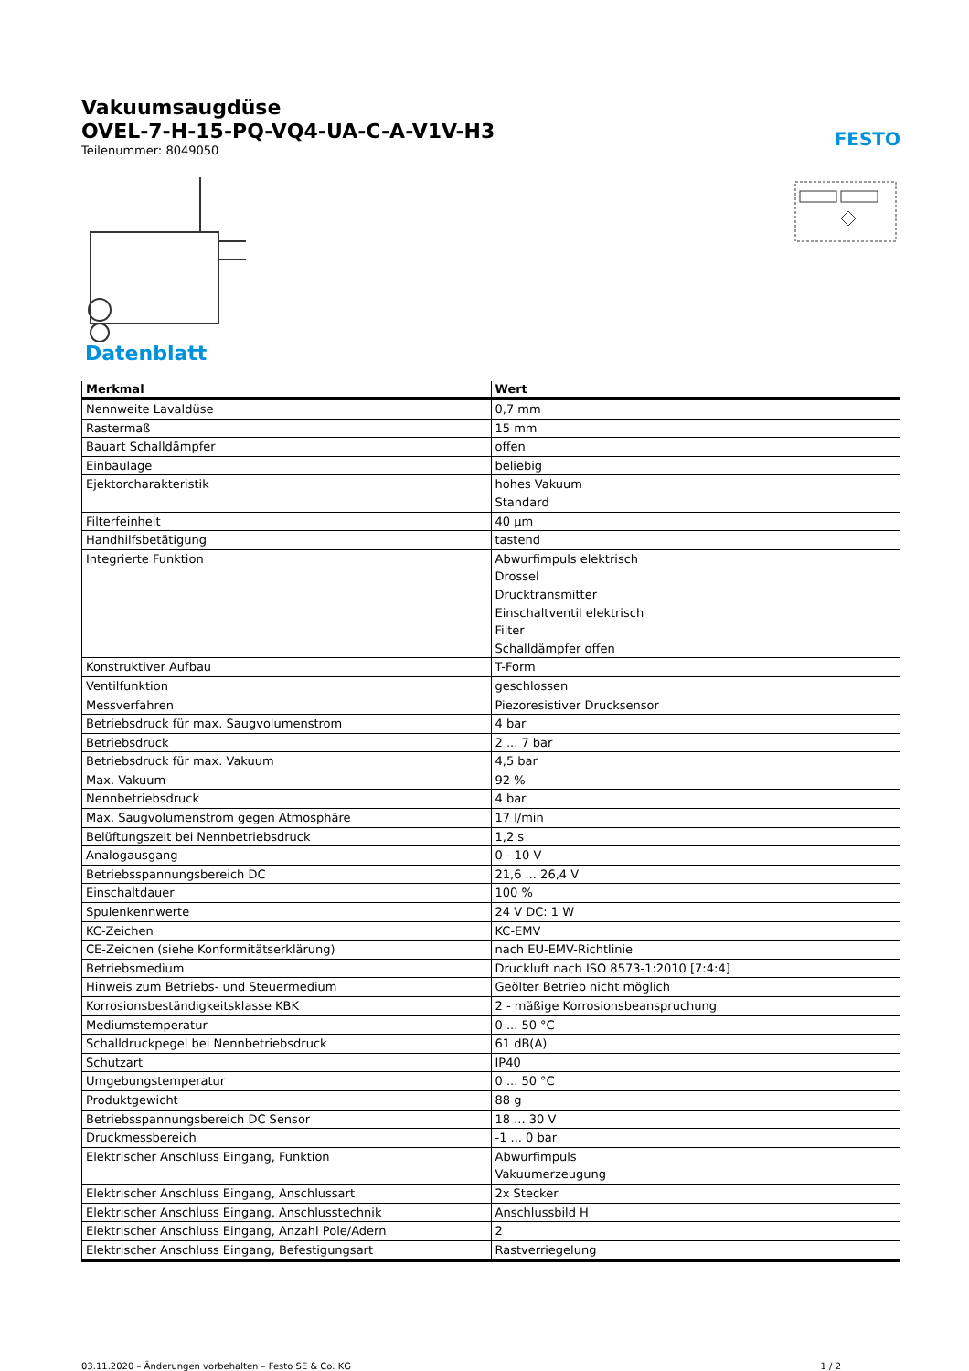Vakuumsaugdüse
OVEL-7-H-15-PQ-VQ4-UA-C-A-V1V-H3
Teilenummer: 8049050
FESTO
Datenblatt
| Merkmal | Wert |
| --- | --- |
| Nennweite Lavaldüse | 0,7 mm |
| Rastermaß | 15 mm |
| Bauart Schalldämpfer | offen |
| Einbaulage | beliebig |
| Ejektorcharakteristik | hohes Vakuum Standard |
| Filterfeinheit | 40 µm |
| Handhilfsbetätigung | tastend |
| Integrierte Funktion | Abwurfimpuls elektrisch Drossel Drucktransmitter Einschaltventil elektrisch Filter Schalldämpfer offen |
| Konstruktiver Aufbau | T-Form |
| Ventilfunktion | geschlossen |
| Messverfahren | Piezoresistiver Drucksensor |
| Betriebsdruck für max. Saugvolumenstrom | 4 bar |
| Betriebsdruck | 2 ... 7 bar |
| Betriebsdruck für max. Vakuum | 4,5 bar |
| Max. Vakuum | 92 % |
| Nennbetriebsdruck | 4 bar |
| Max. Saugvolumenstrom gegen Atmosphäre | 17 l/min |
| Belüftungszeit bei Nennbetriebsdruck | 1,2 s |
| Analogausgang | 0 - 10 V |
| Betriebsspannungsbereich DC | 21,6 ... 26,4 V |
| Einschaltdauer | 100 % |
| Spulenkennwerte | 24 V DC: 1 W |
| KC-Zeichen | KC-EMV |
| CE-Zeichen (siehe Konformitätserklärung) | nach EU-EMV-Richtlinie |
| Betriebsmedium | Druckluft nach ISO 8573-1:2010 [7:4:4] |
| Hinweis zum Betriebs- und Steuermedium | Geölter Betrieb nicht möglich |
| Korrosionsbeständigkeitsklasse KBK | 2 - mäßige Korrosionsbeanspruchung |
| Mediumstemperatur | 0 ... 50 °C |
| Schalldruckpegel bei Nennbetriebsdruck | 61 dB(A) |
| Schutzart | IP40 |
| Umgebungstemperatur | 0 ... 50 °C |
| Produktgewicht | 88 g |
| Betriebsspannungsbereich DC Sensor | 18 ... 30 V |
| Druckmessbereich | -1 ... 0 bar |
| Elektrischer Anschluss Eingang, Funktion | Abwurfimpuls Vakuumerzeugung |
| Elektrischer Anschluss Eingang, Anschlussart | 2x Stecker |
| Elektrischer Anschluss Eingang, Anschlusstechnik | Anschlussbild H |
| Elektrischer Anschluss Eingang, Anzahl Pole/Adern | 2 |
| Elektrischer Anschluss Eingang, Befestigungsart | Rastverriegelung |
03.11.2020 – Änderungen vorbehalten – Festo SE & Co. KG 1 / 2